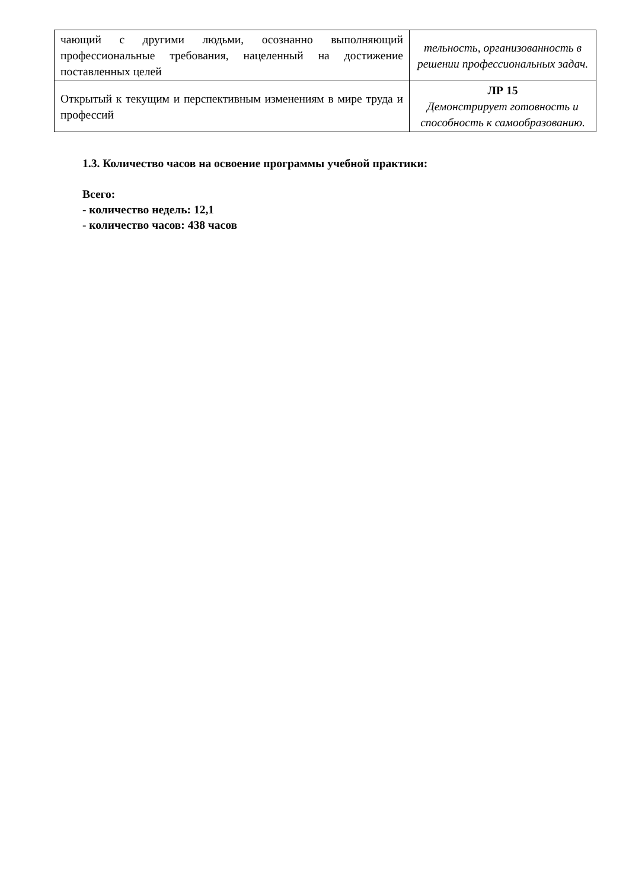| чающий с другими людьми, осознанно выполняющий профессиональные требования, нацеленный на достижение поставленных целей | тельность, организованность в решении профессиональных задач. |
| Открытый к текущим и перспективным изменениям в мире труда и профессий | ЛР 15 Демонстрирует готовность и способность к самообразованию. |
1.3. Количество часов на освоение программы учебной практики:
Всего:
- количество недель: 12,1
- количество часов: 438 часов